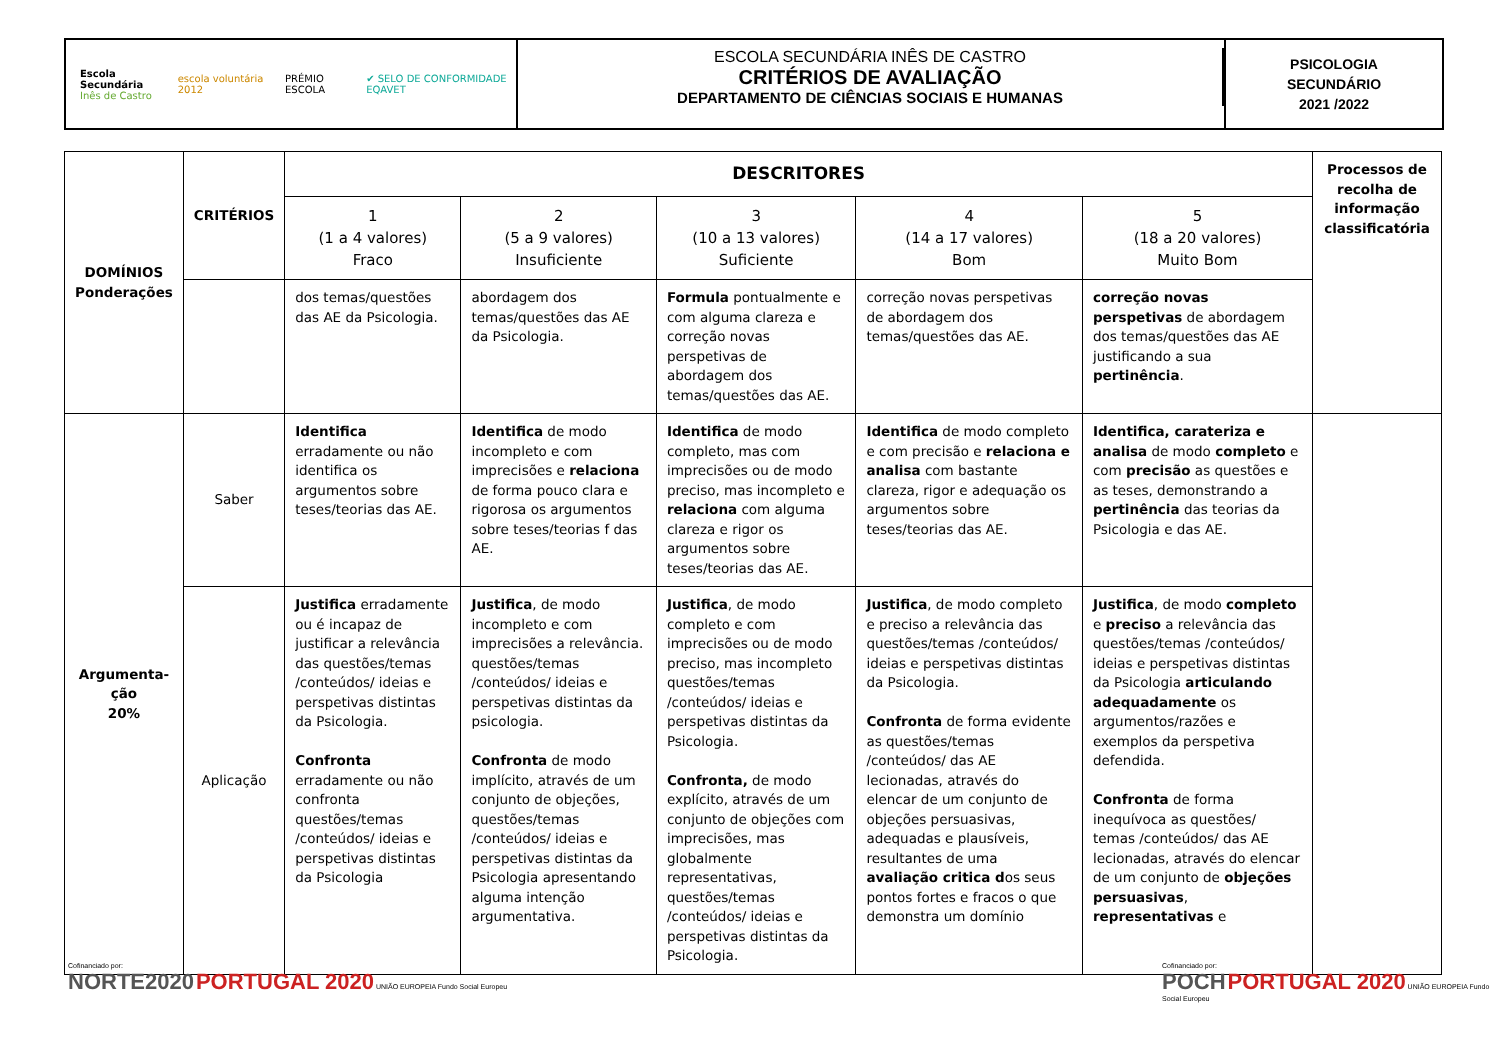Escola Secundária
Inês de Castro escola voluntária 2012 PRÉMIO ESCOLA ✔ SELO DE CONFORMIDADE EQAVET
ESCOLA SECUNDÁRIA INÊS DE CASTRO
CRITÉRIOS DE AVALIAÇÃO
DEPARTAMENTO DE CIÊNCIAS SOCIAIS E HUMANAS
PSICOLOGIA
SECUNDÁRIO
2021 /2022
| DOMÍNIOS Ponderações | CRITÉRIOS | DESCRITORES | | | | | Processos de recolha de informação classificatória |
| --- | --- | --- | --- | --- | --- | --- | --- |
| | | 1 (1 a 4 valores) Fraco | 2 (5 a 9 valores) Insuficiente | 3 (10 a 13 valores) Suficiente | 4 (14 a 17 valores) Bom | 5 (18 a 20 valores) Muito Bom | |
| | | dos temas/questões das AE da Psicologia. | abordagem dos temas/questões das AE da Psicologia. | Formula pontualmente e com alguma clareza e correção novas perspetivas de abordagem dos temas/questões das AE. | correção novas perspetivas de abordagem dos temas/questões das AE. | correção novas perspetivas de abordagem dos temas/questões das AE justificando a sua pertinência . | |
| Argumenta- ção 20% | Saber | Identifica erradamente ou não identifica os argumentos sobre teses/teorias das AE. | Identifica de modo incompleto e com imprecisões e relaciona de forma pouco clara e rigorosa os argumentos sobre teses/teorias f das AE. | Identifica de modo completo, mas com imprecisões ou de modo preciso, mas incompleto e relaciona com alguma clareza e rigor os argumentos sobre teses/teorias das AE. | Identifica de modo completo e com precisão e relaciona e analisa com bastante clareza, rigor e adequação os argumentos sobre teses/teorias das AE. | Identifica, carateriza e analisa de modo completo e com precisão as questões e as teses, demonstrando a pertinência das teorias da Psicologia e das AE. | |
| | Aplicação | Justifica erradamente ou é incapaz de justificar a relevância das questões/temas /conteúdos/ ideias e perspetivas distintas da Psicologia. Confronta erradamente ou não confronta questões/temas /conteúdos/ ideias e perspetivas distintas da Psicologia | Justifica , de modo incompleto e com imprecisões a relevância. questões/temas /conteúdos/ ideias e perspetivas distintas da psicologia. Confronta de modo implícito, através de um conjunto de objeções, questões/temas /conteúdos/ ideias e perspetivas distintas da Psicologia apresentando alguma intenção argumentativa. | Justifica , de modo completo e com imprecisões ou de modo preciso, mas incompleto questões/temas /conteúdos/ ideias e perspetivas distintas da Psicologia. Confronta, de modo explícito, através de um conjunto de objeções com imprecisões, mas globalmente representativas, questões/temas /conteúdos/ ideias e perspetivas distintas da Psicologia. | Justifica , de modo completo e preciso a relevância das questões/temas /conteúdos/ ideias e perspetivas distintas da Psicologia. Confronta de forma evidente as questões/temas /conteúdos/ das AE lecionadas, através do elencar de um conjunto de objeções persuasivas, adequadas e plausíveis, resultantes de uma avaliação critica d os seus pontos fortes e fracos o que demonstra um domínio | Justifica , de modo completo e preciso a relevância das questões/temas /conteúdos/ ideias e perspetivas distintas da Psicologia articulando adequadamente os argumentos/razões e exemplos da perspetiva defendida. Confronta de forma inequívoca as questões/ temas /conteúdos/ das AE lecionadas, através do elencar de um conjunto de objeções persuasivas , representativas e | |
Cofinanciado por:
NORTE2020 PORTUGAL 2020 UNIÃO EUROPEIA Fundo Social Europeu
Cofinanciado por:
POCH PORTUGAL 2020 UNIÃO EUROPEIA Fundo Social Europeu